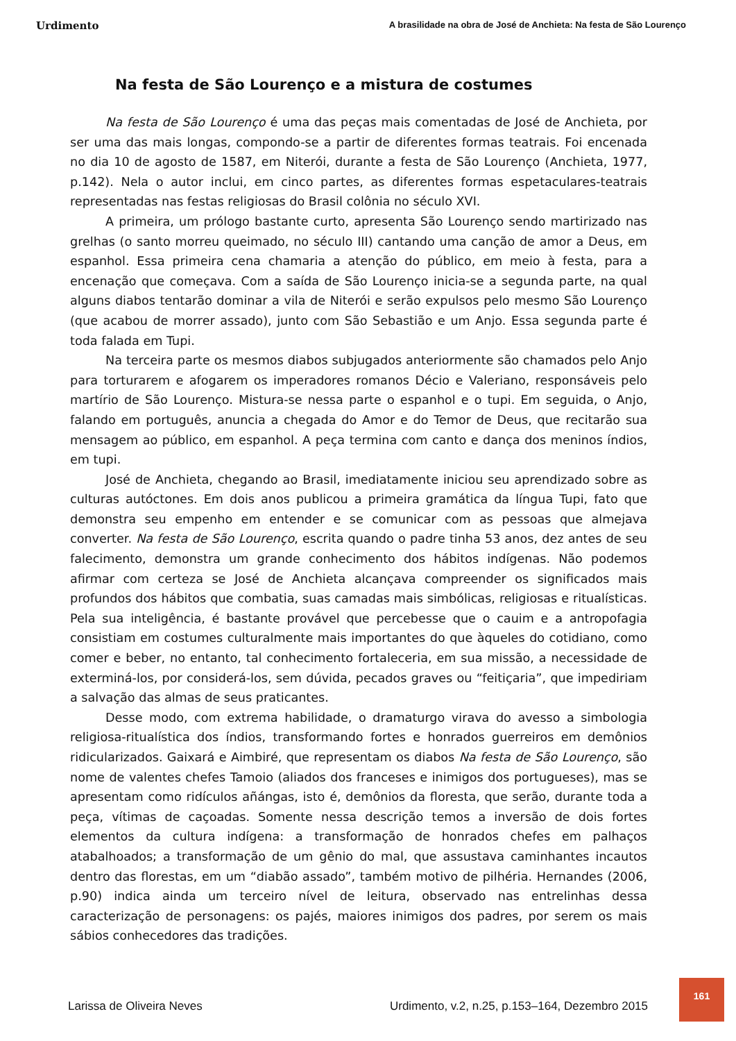Urdimento A brasilidade na obra de José de Anchieta: Na festa de São Lourenço
Na festa de São Lourenço e a mistura de costumes
Na festa de São Lourenço é uma das peças mais comentadas de José de Anchieta, por ser uma das mais longas, compondo-se a partir de diferentes formas teatrais. Foi encenada no dia 10 de agosto de 1587, em Niterói, durante a festa de São Lourenço (Anchieta, 1977, p.142). Nela o autor inclui, em cinco partes, as diferentes formas espetaculares-teatrais representadas nas festas religiosas do Brasil colônia no século XVI.
A primeira, um prólogo bastante curto, apresenta São Lourenço sendo martirizado nas grelhas (o santo morreu queimado, no século III) cantando uma canção de amor a Deus, em espanhol. Essa primeira cena chamaria a atenção do público, em meio à festa, para a encenação que começava. Com a saída de São Lourenço inicia-se a segunda parte, na qual alguns diabos tentarão dominar a vila de Niterói e serão expulsos pelo mesmo São Lourenço (que acabou de morrer assado), junto com São Sebastião e um Anjo. Essa segunda parte é toda falada em Tupi.
Na terceira parte os mesmos diabos subjugados anteriormente são chamados pelo Anjo para torturarem e afogarem os imperadores romanos Décio e Valeriano, responsáveis pelo martírio de São Lourenço. Mistura-se nessa parte o espanhol e o tupi. Em seguida, o Anjo, falando em português, anuncia a chegada do Amor e do Temor de Deus, que recitarão sua mensagem ao público, em espanhol. A peça termina com canto e dança dos meninos índios, em tupi.
José de Anchieta, chegando ao Brasil, imediatamente iniciou seu aprendizado sobre as culturas autóctones. Em dois anos publicou a primeira gramática da língua Tupi, fato que demonstra seu empenho em entender e se comunicar com as pessoas que almejava converter. Na festa de São Lourenço, escrita quando o padre tinha 53 anos, dez antes de seu falecimento, demonstra um grande conhecimento dos hábitos indígenas. Não podemos afirmar com certeza se José de Anchieta alcançava compreender os significados mais profundos dos hábitos que combatia, suas camadas mais simbólicas, religiosas e ritualísticas. Pela sua inteligência, é bastante provável que percebesse que o cauim e a antropofagia consistiam em costumes culturalmente mais importantes do que àqueles do cotidiano, como comer e beber, no entanto, tal conhecimento fortaleceria, em sua missão, a necessidade de exterminá-los, por considerá-los, sem dúvida, pecados graves ou “feitiçaria”, que impediriam a salvação das almas de seus praticantes.
Desse modo, com extrema habilidade, o dramaturgo virava do avesso a simbologia religiosa-ritualística dos índios, transformando fortes e honrados guerreiros em demônios ridicularizados. Gaixará e Aimbiré, que representam os diabos Na festa de São Lourenço, são nome de valentes chefes Tamoio (aliados dos franceses e inimigos dos portugueses), mas se apresentam como ridículos añángas, isto é, demônios da floresta, que serão, durante toda a peça, vítimas de caçoadas. Somente nessa descrição temos a inversão de dois fortes elementos da cultura indígena: a transformação de honrados chefes em palhaços atabalhoados; a transformação de um gênio do mal, que assustava caminhantes incautos dentro das florestas, em um “diabão assado”, também motivo de pilhéria. Hernandes (2006, p.90) indica ainda um terceiro nível de leitura, observado nas entrelinhas dessa caracterização de personagens: os pajés, maiores inimigos dos padres, por serem os mais sábios conhecedores das tradições.
Larissa de Oliveira Neves Urdimento, v.2, n.25, p.153–164, Dezembro 2015
161